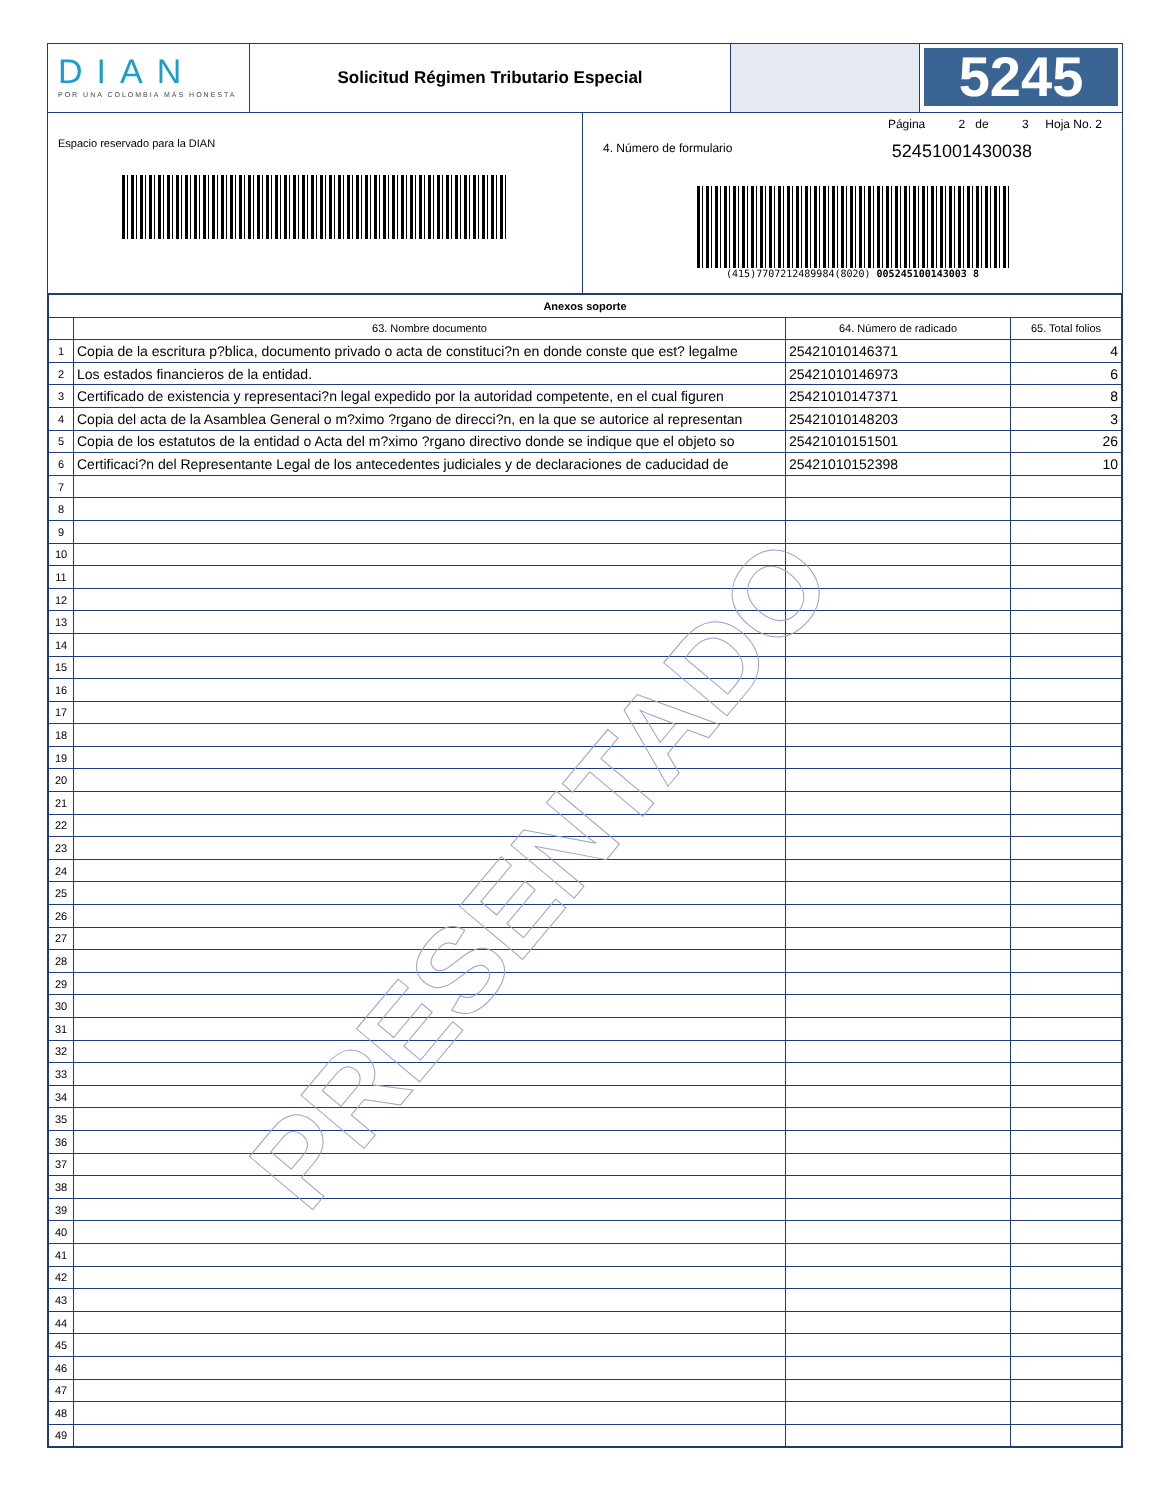DIAN
POR UNA COLOMBIA MÁS HONESTA
Solicitud Régimen Tributario Especial
5245
Espacio reservado para la DIAN
Página 2 de 3 Hoja No. 2
4. Número de formulario 52451001430038
(415)7707212489984(8020) 005245100143003 8
| Anexos soporte | | | |
| --- | --- | --- | --- |
| | 63. Nombre documento | 64. Número de radicado | 65. Total folios |
| 1 | Copia de la escritura p?blica, documento privado o acta de constituci?n en donde conste que est? legalme | 25421010146371 | 4 |
| 2 | Los estados financieros de la entidad. | 25421010146973 | 6 |
| 3 | Certificado de existencia y representaci?n legal expedido por la autoridad competente, en el cual figuren | 25421010147371 | 8 |
| 4 | Copia del acta de la Asamblea General o m?ximo ?rgano de direcci?n, en la que se autorice al representan | 25421010148203 | 3 |
| 5 | Copia de los estatutos de la entidad o Acta del m?ximo ?rgano directivo donde se indique que el objeto so | 25421010151501 | 26 |
| 6 | Certificaci?n del Representante Legal de los antecedentes judiciales y de declaraciones de caducidad de | 25421010152398 | 10 |
| 7 | | | |
| 8 | | | |
| 9 | | | |
| 10 | | | |
| 11 | | | |
| 12 | | | |
| 13 | | | |
| 14 | | | |
| 15 | | | |
| 16 | | | |
| 17 | | | |
| 18 | | | |
| 19 | | | |
| 20 | | | |
| 21 | | | |
| 22 | | | |
| 23 | | | |
| 24 | | | |
| 25 | | | |
| 26 | | | |
| 27 | | | |
| 28 | | | |
| 29 | | | |
| 30 | | | |
| 31 | | | |
| 32 | | | |
| 33 | | | |
| 34 | | | |
| 35 | | | |
| 36 | | | |
| 37 | | | |
| 38 | | | |
| 39 | | | |
| 40 | | | |
| 41 | | | |
| 42 | | | |
| 43 | | | |
| 44 | | | |
| 45 | | | |
| 46 | | | |
| 47 | | | |
| 48 | | | |
| 49 | | | |
PRESENTADO